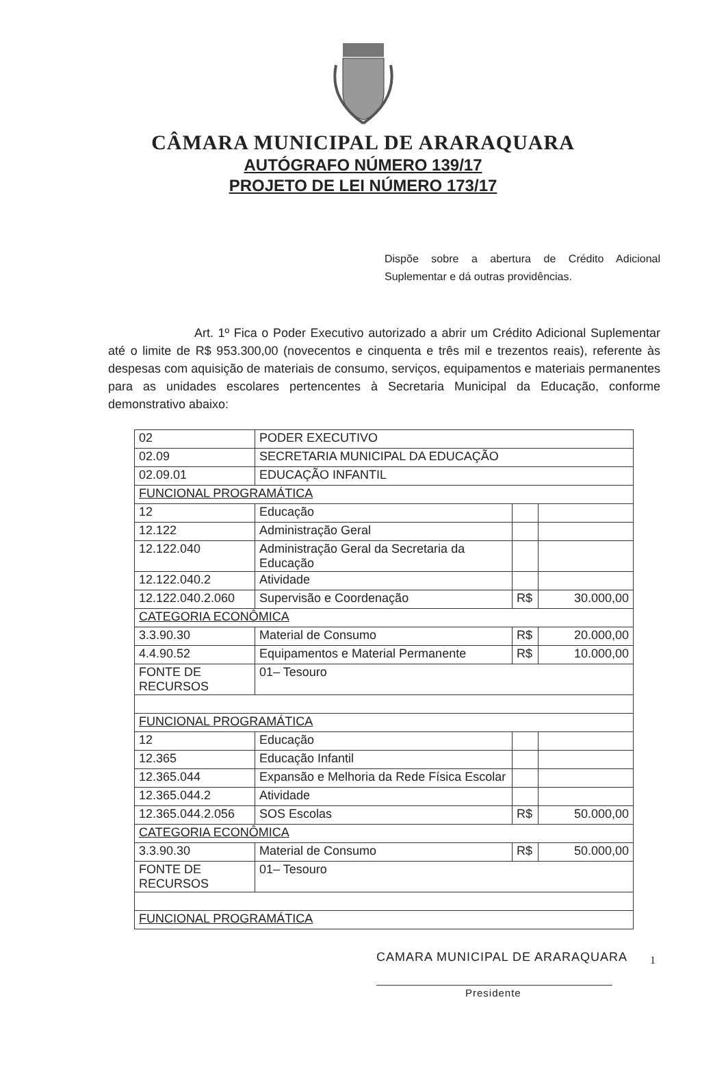CÂMARA MUNICIPAL DE ARARAQUARA
AUTÓGRAFO NÚMERO 139/17
PROJETO DE LEI NÚMERO 173/17
Dispõe sobre a abertura de Crédito Adicional Suplementar e dá outras providências.
Art. 1º Fica o Poder Executivo autorizado a abrir um Crédito Adicional Suplementar até o limite de R$ 953.300,00 (novecentos e cinquenta e três mil e trezentos reais), referente às despesas com aquisição de materiais de consumo, serviços, equipamentos e materiais permanentes para as unidades escolares pertencentes à Secretaria Municipal da Educação, conforme demonstrativo abaixo:
| 02 | PODER EXECUTIVO | | |
| 02.09 | SECRETARIA MUNICIPAL DA EDUCAÇÃO | | |
| 02.09.01 | EDUCAÇÃO INFANTIL | | |
| FUNCIONAL PROGRAMÁTICA | | | |
| 12 | Educação | | |
| 12.122 | Administração Geral | | |
| 12.122.040 | Administração Geral da Secretaria da Educação | | |
| 12.122.040.2 | Atividade | | |
| 12.122.040.2.060 | Supervisão e Coordenação | R$ | 30.000,00 |
| CATEGORIA ECONÔMICA | | | |
| 3.3.90.30 | Material de Consumo | R$ | 20.000,00 |
| 4.4.90.52 | Equipamentos e Material Permanente | R$ | 10.000,00 |
| FONTE DE RECURSOS | 01– Tesouro | | |
| FUNCIONAL PROGRAMÁTICA | | | |
| 12 | Educação | | |
| 12.365 | Educação Infantil | | |
| 12.365.044 | Expansão e Melhoria da Rede Física Escolar | | |
| 12.365.044.2 | Atividade | | |
| 12.365.044.2.056 | SOS Escolas | R$ | 50.000,00 |
| CATEGORIA ECONÔMICA | | | |
| 3.3.90.30 | Material de Consumo | R$ | 50.000,00 |
| FONTE DE RECURSOS | 01– Tesouro | | |
| FUNCIONAL PROGRAMÁTICA | | | |
1
CAMARA MUNICIPAL DE ARARAQUARA
Presidente